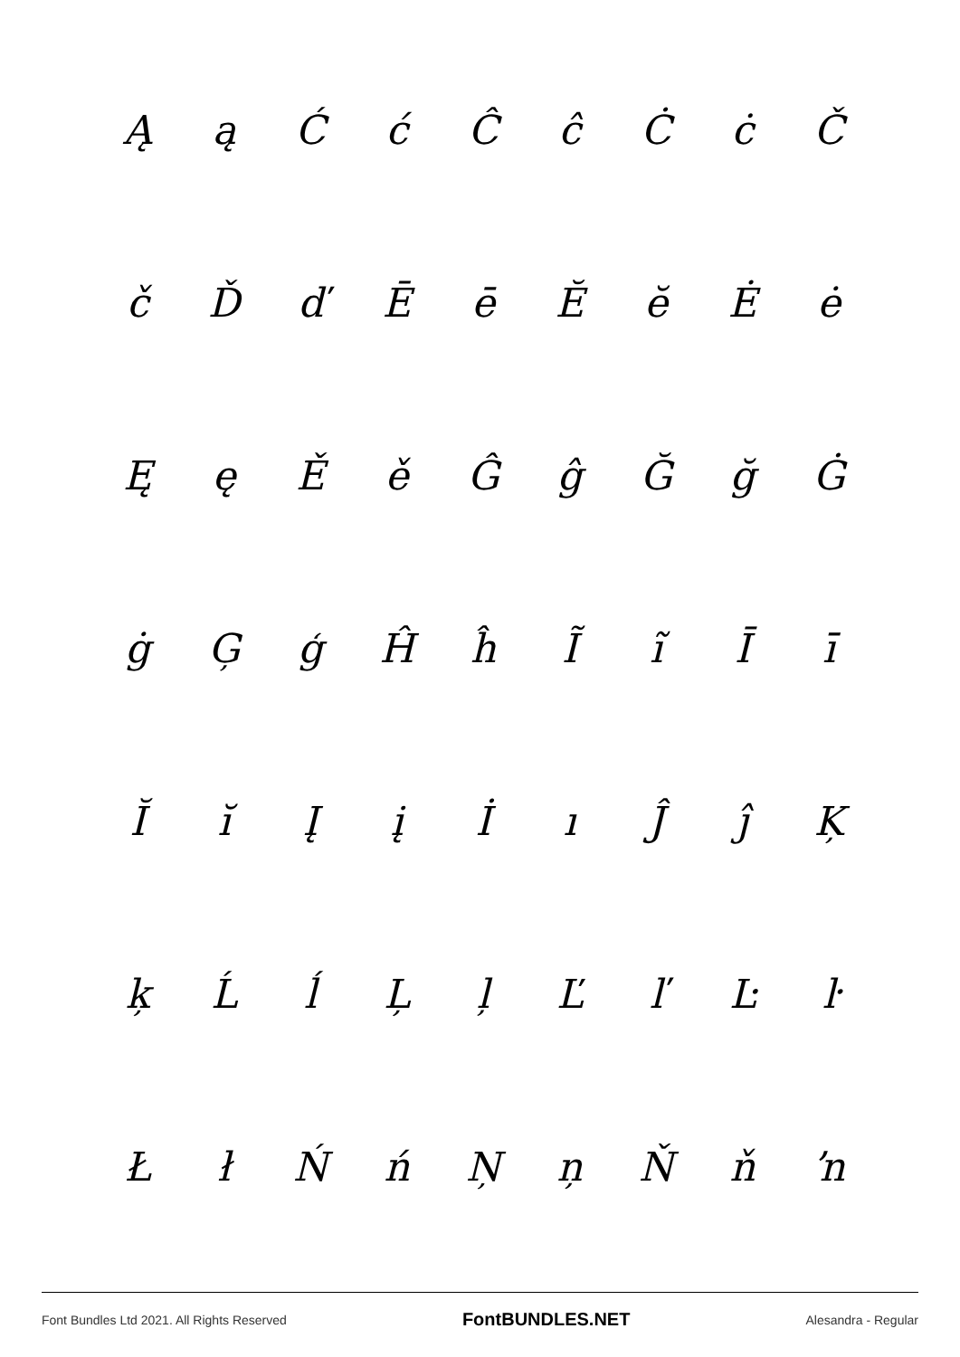ĄąĆćĈĉĊċČ
čĎďĒēĔĕĖė
ĘęĚěĜĝĞğĠ
ġĢģĤĥĨĩĪī
ĬĭĮįİıĴĵĶ
ķĹĺĻļĽľĿŀ
ŁłŃńŅņŇňŉ
Font Bundles Ltd 2021. All Rights Reserved FontBUNDLES.NET Alesandra - Regular